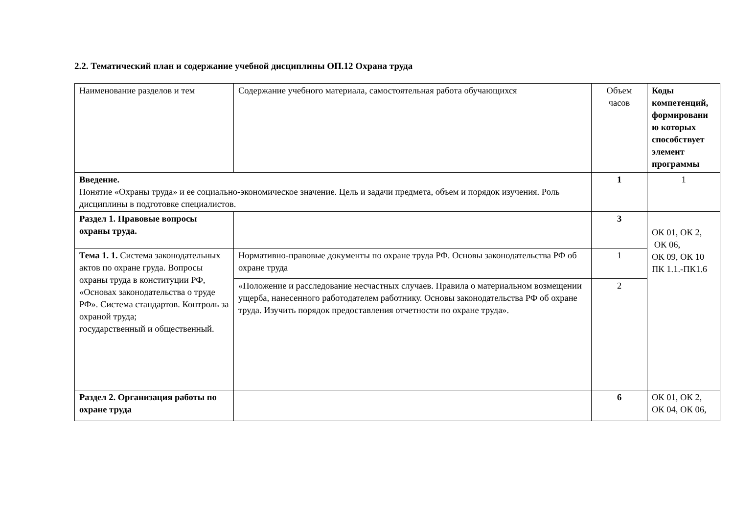2.2. Тематический план и содержание учебной дисциплины ОП.12 Охрана труда
| Наименование разделов и тем | Содержание учебного материала, самостоятельная работа обучающихся | Объем часов | Коды компетенций, формировани ю которых способствует элемент программы |
| Введение. Понятие «Охраны труда» и ее социально-экономическое значение. Цель и задачи предмета, объем и порядок изучения. Роль дисциплины в подготовке специалистов. | | 1 | 1 |
| Раздел 1. Правовые вопросы охраны труда. | | 3 | ОК 01, ОК 2, ОК 06, ОК 09, ОК 10 ПК 1.1.-ПК1.6 |
| Тема 1. 1. Система законодательных актов по охране груда. Вопросы охраны труда в конституции РФ, «Основах законодательства о труде РФ». Система стандартов. Контроль за охраной труда; государственный и общественный. | Нормативно-правовые документы по охране труда РФ. Основы законодательства РФ об охране труда | 1 | |
| | «Положение и расследование несчастных случаев. Правила о материальном возмещении ущерба, нанесенного работодателем работнику. Основы законодательства РФ об охране труда. Изучить порядок предоставления отчетности по охране труда». | 2 | |
| Раздел 2. Организация работы по охране труда | | 6 | ОК 01, ОК 2, ОК 04, ОК 06, |